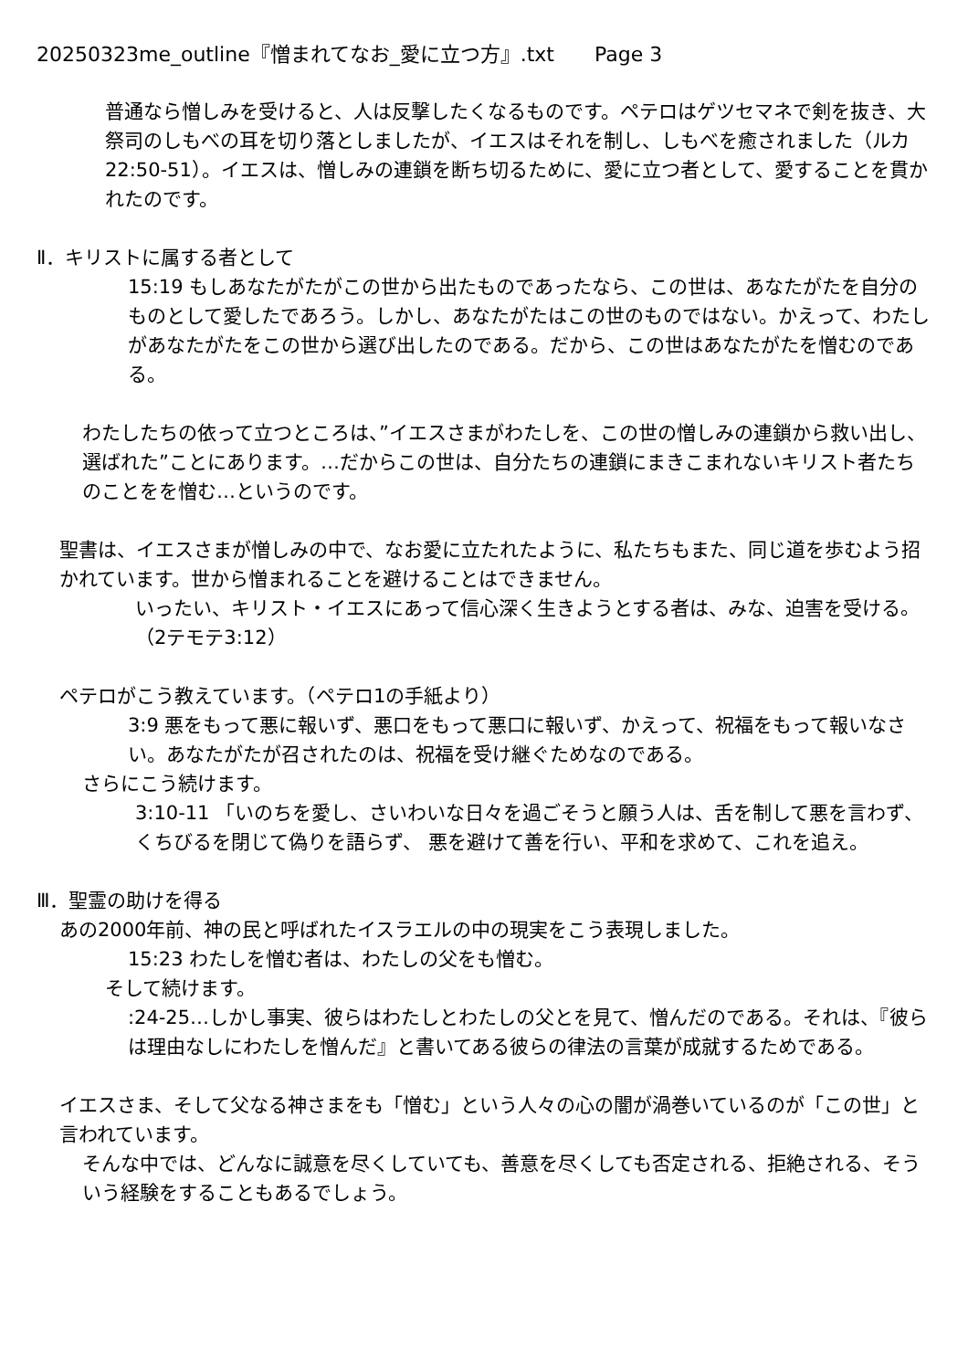20250323me_outline『憎まれてなお_愛に立つ方』.txt　　Page 3
普通なら憎しみを受けると、人は反撃したくなるものです。ペテロはゲツセマネで剣を抜き、大祭司のしもべの耳を切り落としましたが、イエスはそれを制し、しもべを癒されました（ルカ22:50-51）。イエスは、憎しみの連鎖を断ち切るために、愛に立つ者として、愛することを貫かれたのです。
Ⅱ．キリストに属する者として
15:19 もしあなたがたがこの世から出たものであったなら、この世は、あなたがたを自分のものとして愛したであろう。しかし、あなたがたはこの世のものではない。かえって、わたしがあなたがたをこの世から選び出したのである。だから、この世はあなたがたを憎むのである。
わたしたちの依って立つところは、”イエスさまがわたしを、この世の憎しみの連鎖から救い出し、選ばれた”ことにあります。…だからこの世は、自分たちの連鎖にまきこまれないキリスト者たちのことをを憎む…というのです。
聖書は、イエスさまが憎しみの中で、なお愛に立たれたように、私たちもまた、同じ道を歩むよう招かれています。世から憎まれることを避けることはできません。
いったい、キリスト・イエスにあって信心深く生きようとする者は、みな、迫害を受ける。（2テモテ3:12）
ペテロがこう教えています。（ペテロ1の手紙より）
3:9 悪をもって悪に報いず、悪口をもって悪口に報いず、かえって、祝福をもって報いなさい。あなたがたが召されたのは、祝福を受け継ぐためなのである。
さらにこう続けます。
3:10-11 「いのちを愛し、さいわいな日々を過ごそうと願う人は、舌を制して悪を言わず、くちびるを閉じて偽りを語らず、 悪を避けて善を行い、平和を求めて、これを追え。
Ⅲ．聖霊の助けを得る
あの2000年前、神の民と呼ばれたイスラエルの中の現実をこう表現しました。
15:23 わたしを憎む者は、わたしの父をも憎む。
そして続けます。
:24-25…しかし事実、彼らはわたしとわたしの父とを見て、憎んだのである。それは、『彼らは理由なしにわたしを憎んだ』と書いてある彼らの律法の言葉が成就するためである。
イエスさま、そして父なる神さまをも「憎む」という人々の心の闇が渦巻いているのが「この世」と言われています。
そんな中では、どんなに誠意を尽くしていても、善意を尽くしても否定される、拒絶される、そういう経験をすることもあるでしょう。